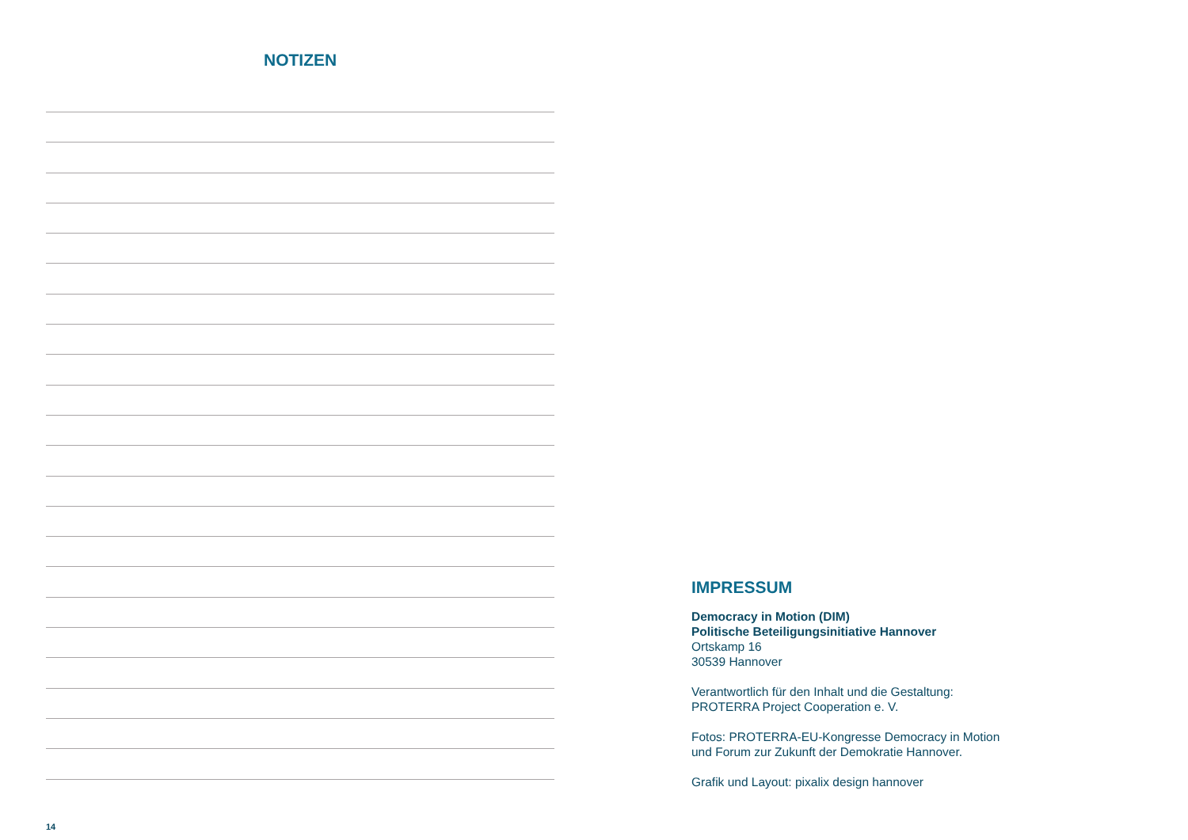NOTIZEN
14
IMPRESSUM
Democracy in Motion (DIM)
Politische Beteiligungsinitiative Hannover
Ortskamp 16
30539 Hannover
Verantwortlich für den Inhalt und die Gestaltung:
PROTERRA Project Cooperation e. V.
Fotos: PROTERRA-EU-Kongresse Democracy in Motion
und Forum zur Zukunft der Demokratie Hannover.
Grafik und Layout: pixalix design hannover